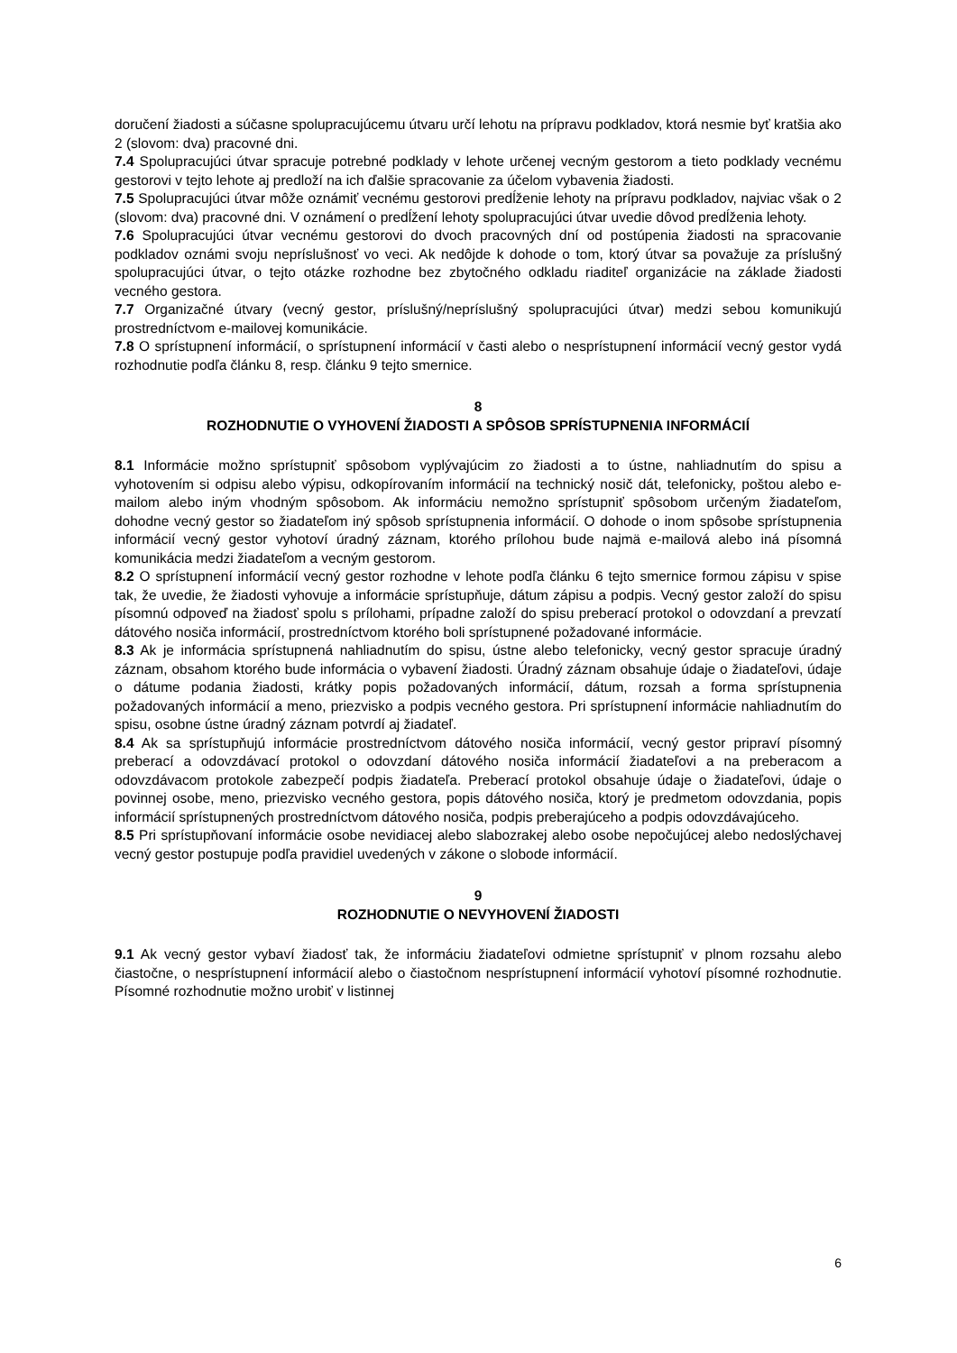doručení žiadosti a súčasne spolupracujúcemu útvaru určí lehotu na prípravu podkladov, ktorá nesmie byť kratšia ako 2 (slovom: dva) pracovné dni.
7.4 Spolupracujúci útvar spracuje potrebné podklady v lehote určenej vecným gestorom a tieto podklady vecnému gestorovi v tejto lehote aj predloží na ich ďalšie spracovanie za účelom vybavenia žiadosti.
7.5 Spolupracujúci útvar môže oznámiť vecnému gestorovi predĺženie lehoty na prípravu podkladov, najviac však o 2 (slovom: dva) pracovné dni. V oznámení o predĺžení lehoty spolupracujúci útvar uvedie dôvod predĺženia lehoty.
7.6 Spolupracujúci útvar vecnému gestorovi do dvoch pracovných dní od postúpenia žiadosti na spracovanie podkladov oznámi svoju neprísluš­nosť vo veci. Ak nedôjde k dohode o tom, ktorý útvar sa považuje za príslušný spolupracujúci útvar, o tejto otázke rozhodne bez zbytočného odkladu riaditeľ organizácie na základe žiadosti vecného gestora.
7.7 Organizačné útvary (vecný gestor, príslušný/nepríslušný spolupracujúci útvar) medzi sebou komunikujú prostredníctvom e-mailovej komunikácie.
7.8 O sprístupnení informácií, o sprístupnení informácií v časti alebo o nesprístupnení informácií vecný gestor vydá rozhodnutie podľa článku 8, resp. článku 9 tejto smernice.
8
ROZHODNUTIE O VYHOVENÍ ŽIADOSTI A SPÔSOB SPRÍSTUPNENIA INFORMÁCIÍ
8.1 Informácie možno sprístupniť spôsobom vyplývajúcim zo žiadosti a to ústne, nahliadnutím do spisu a vyhotovením si odpisu alebo výpisu, odkopírovaním informácií na technický nosič dát, telefonicky, poštou alebo e-mailom alebo iným vhodným spôsobom. Ak informáciu nemožno sprístupniť spôsobom určeným žiadateľom, dohodne vecný gestor so žiadateľom iný spôsob sprístupnenia informácií. O dohode o inom spôsobe sprístupnenia informácií vecný gestor vyhotoví úradný záznam, ktorého prílohou bude najmä e-mailová alebo iná písomná komunikácia medzi žiadateľom a vecným gestorom.
8.2 O sprístupnení informácií vecný gestor rozhodne v lehote podľa článku 6 tejto smernice formou zápisu v spise tak, že uvedie, že žiadosti vyhovuje a informácie sprístupňuje, dátum zápisu a podpis. Vecný gestor založí do spisu písomnú odpoveď na žiadosť spolu s prílohami, prípadne založí do spisu preberací protokol o odovzdaní a prevzatí dátového nosiča informácií, prostredníctvom ktorého boli sprístupnené požadované informácie.
8.3 Ak je informácia sprístupnená nahliadnutím do spisu, ústne alebo telefonicky, vecný gestor spracuje úradný záznam, obsahom ktorého bude informácia o vybavení žiadosti. Úradný záznam obsahuje údaje o žiadateľovi, údaje o dátume podania žiadosti, krátky popis požadovaných informácií, dátum, rozsah a forma sprístupnenia požadovaných informácií a meno, priezvisko a podpis vecného gestora. Pri sprístupnení informácie nahliadnutím do spisu, osobne ústne úradný záznam potvrdí aj žiadateľ.
8.4 Ak sa sprístupňujú informácie prostredníctvom dátového nosiča informácií, vecný gestor pripraví písomný preberací a odovzdávací protokol o odovzdaní dátového nosiča informácií žiadateľovi a na preberacom a odovzdávacom protokole zabezpečí podpis žiadateľa. Preberací protokol obsahuje údaje o žiadateľovi, údaje o povinnej osobe, meno, priezvisko vecného gestora, popis dátového nosiča, ktorý je predmetom odovzdania, popis informácií sprístupnených prostredníctvom dátového nosiča, podpis preberajúceho a podpis odovzdávajúceho.
8.5 Pri sprístupňovaní informácie osobe nevidiacej alebo slabozrakej alebo osobe nepočujúcej alebo nedoslýchavej vecný gestor postupuje podľa pravidiel uvedených v zákone o slobode informácií.
9
ROZHODNUTIE O NEVYHOVENÍ ŽIADOSTI
9.1 Ak vecný gestor vybaví žiadosť tak, že informáciu žiadateľovi odmietne sprístupniť v plnom rozsahu alebo čiastočne, o nesprístupnení informácií alebo o čiastočnom nesprístupnení informácií vyhotoví písomné rozhodnutie. Písomné rozhodnutie možno urobiť v listinnej
6